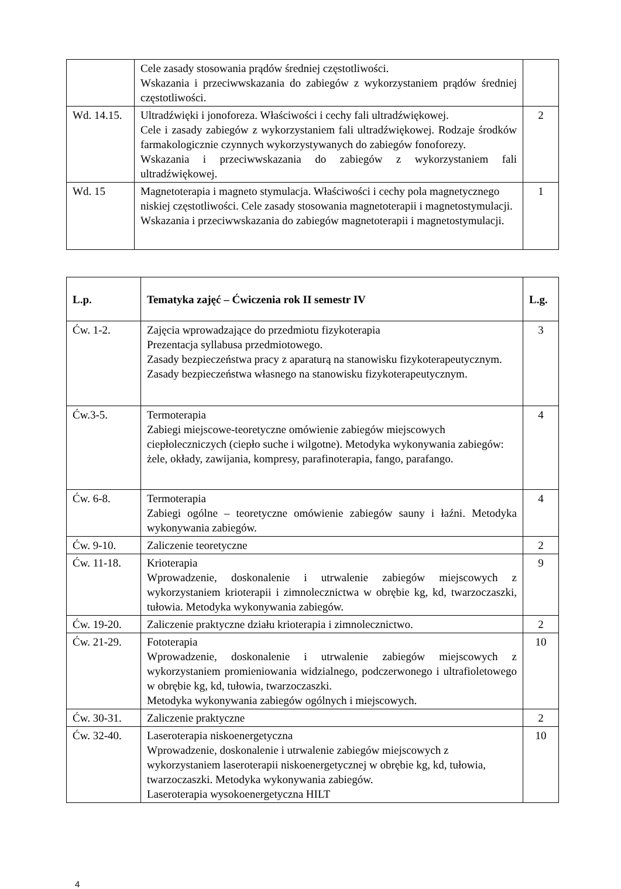| | Cele zasady stosowania prądów średniej częstotliwości. Wskazania i przeciwwskazania do zabiegów z wykorzystaniem prądów średniej częstotliwości. | |
| Wd. 14.15. | Ultradźwięki i jonoforeza. Właściwości i cechy fali ultradźwiękowej. Cele i zasady zabiegów z wykorzystaniem fali ultradźwiękowej. Rodzaje środków farmakologicznie czynnych wykorzystywanych do zabiegów fonoforezy. Wskazania i przeciwwskazania do zabiegów z wykorzystaniem fali ultradźwiękowej. | 2 |
| Wd. 15 | Magnetoterapia i magneto stymulacja. Właściwości i cechy pola magnetycznego niskiej częstotliwości. Cele zasady stosowania magnetoterapii i magnetostymulacji. Wskazania i przeciwwskazania do zabiegów magnetoterapii i magnetostymulacji. | 1 |
| L.p. | Tematyka zajęć – Ćwiczenia rok II semestr IV | L.g. |
| --- | --- | --- |
| Ćw. 1-2. | Zajęcia wprowadzające do przedmiotu fizykoterapia Prezentacja syllabusa przedmiotowego. Zasady bezpieczeństwa pracy z aparaturą na stanowisku fizykoterapeutycznym. Zasady bezpieczeństwa własnego na stanowisku fizykoterapeutycznym. | 3 |
| Ćw.3-5. | Termoterapia Zabiegi miejscowe-teoretyczne omówienie zabiegów miejscowych ciepłoleczniczych (ciepło suche i wilgotne). Metodyka wykonywania zabiegów: żele, okłady, zawijania, kompresy, parafinoterapia, fango, parafango. | 4 |
| Ćw. 6-8. | Termoterapia Zabiegi ogólne – teoretyczne omówienie zabiegów sauny i łaźni. Metodyka wykonywania zabiegów. | 4 |
| Ćw. 9-10. | Zaliczenie teoretyczne | 2 |
| Ćw. 11-18. | Krioterapia Wprowadzenie, doskonalenie i utrwalenie zabiegów miejscowych z wykorzystaniem krioterapii i zimnolecznictwa w obrębie kg, kd, twarzoczaszki, tułowia. Metodyka wykonywania zabiegów. | 9 |
| Ćw. 19-20. | Zaliczenie praktyczne działu krioterapia i zimnolecznictwo. | 2 |
| Ćw. 21-29. | Fototerapia Wprowadzenie, doskonalenie i utrwalenie zabiegów miejscowych z wykorzystaniem promieniowania widzialnego, podczerwonego i ultrafioletowego w obrębie kg, kd, tułowia, twarzoczaszki. Metodyka wykonywania zabiegów ogólnych i miejscowych. | 10 |
| Ćw. 30-31. | Zaliczenie praktyczne | 2 |
| Ćw. 32-40. | Laseroterapia niskoenergetyczna Wprowadzenie, doskonalenie i utrwalenie zabiegów miejscowych z wykorzystaniem laseroterapii niskoenergetycznej w obrębie kg, kd, tułowia, twarzoczaszki. Metodyka wykonywania zabiegów. Laseroterapia wysokoenergetyczna HILT | 10 |
4